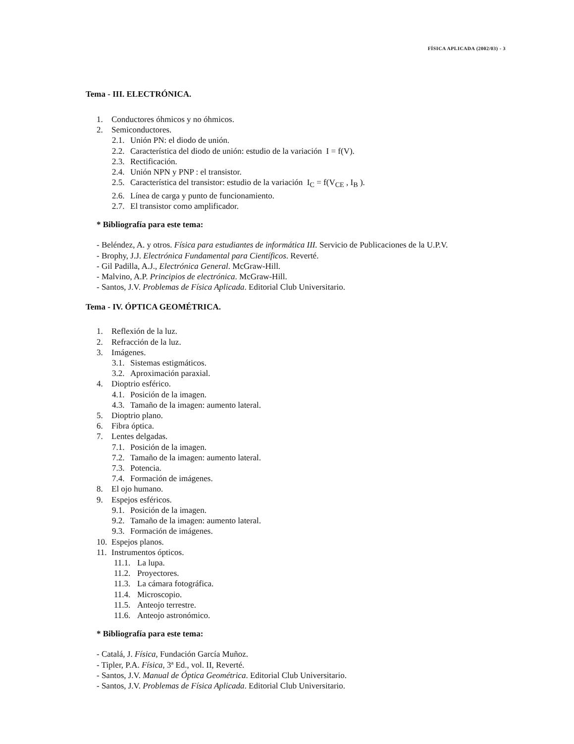FÍSICA APLICADA (2002/03) - 3
Tema - III. ELECTRÓNICA.
1. Conductores óhmicos y no óhmicos.
2. Semiconductores.
2.1. Unión PN: el diodo de unión.
2.2. Característica del diodo de unión: estudio de la variación I = f(V).
2.3. Rectificación.
2.4. Unión NPN y PNP : el transistor.
2.5. Característica del transistor: estudio de la variación I<sub>C</sub> = f(V<sub>CE</sub> , I<sub>B</sub> ).
2.6. Línea de carga y punto de funcionamiento.
2.7. El transistor como amplificador.
* Bibliografía para este tema:
- Beléndez, A. y otros. Física para estudiantes de informática III. Servicio de Publicaciones de la U.P.V.
- Brophy, J.J. Electrónica Fundamental para Científicos. Reverté.
- Gil Padilla, A.J., Electrónica General. McGraw-Hill.
- Malvino, A.P. Principios de electrónica. McGraw-Hill.
- Santos, J.V. Problemas de Física Aplicada. Editorial Club Universitario.
Tema - IV. ÓPTICA GEOMÉTRICA.
1. Reflexión de la luz.
2. Refracción de la luz.
3. Imágenes.
3.1. Sistemas estigmáticos.
3.2. Aproximación paraxial.
4. Dioptrio esférico.
4.1. Posición de la imagen.
4.3. Tamaño de la imagen: aumento lateral.
5. Dioptrio plano.
6. Fibra óptica.
7. Lentes delgadas.
7.1. Posición de la imagen.
7.2. Tamaño de la imagen: aumento lateral.
7.3. Potencia.
7.4. Formación de imágenes.
8. El ojo humano.
9. Espejos esféricos.
9.1. Posición de la imagen.
9.2. Tamaño de la imagen: aumento lateral.
9.3. Formación de imágenes.
10. Espejos planos.
11. Instrumentos ópticos.
11.1. La lupa.
11.2. Proyectores.
11.3. La cámara fotográfica.
11.4. Microscopio.
11.5. Anteojo terrestre.
11.6. Anteojo astronómico.
* Bibliografía para este tema:
- Catalá, J. Física, Fundación García Muñoz.
- Tipler, P.A. Física, 3ª Ed., vol. II, Reverté.
- Santos, J.V. Manual de Óptica Geométrica. Editorial Club Universitario.
- Santos, J.V. Problemas de Física Aplicada. Editorial Club Universitario.